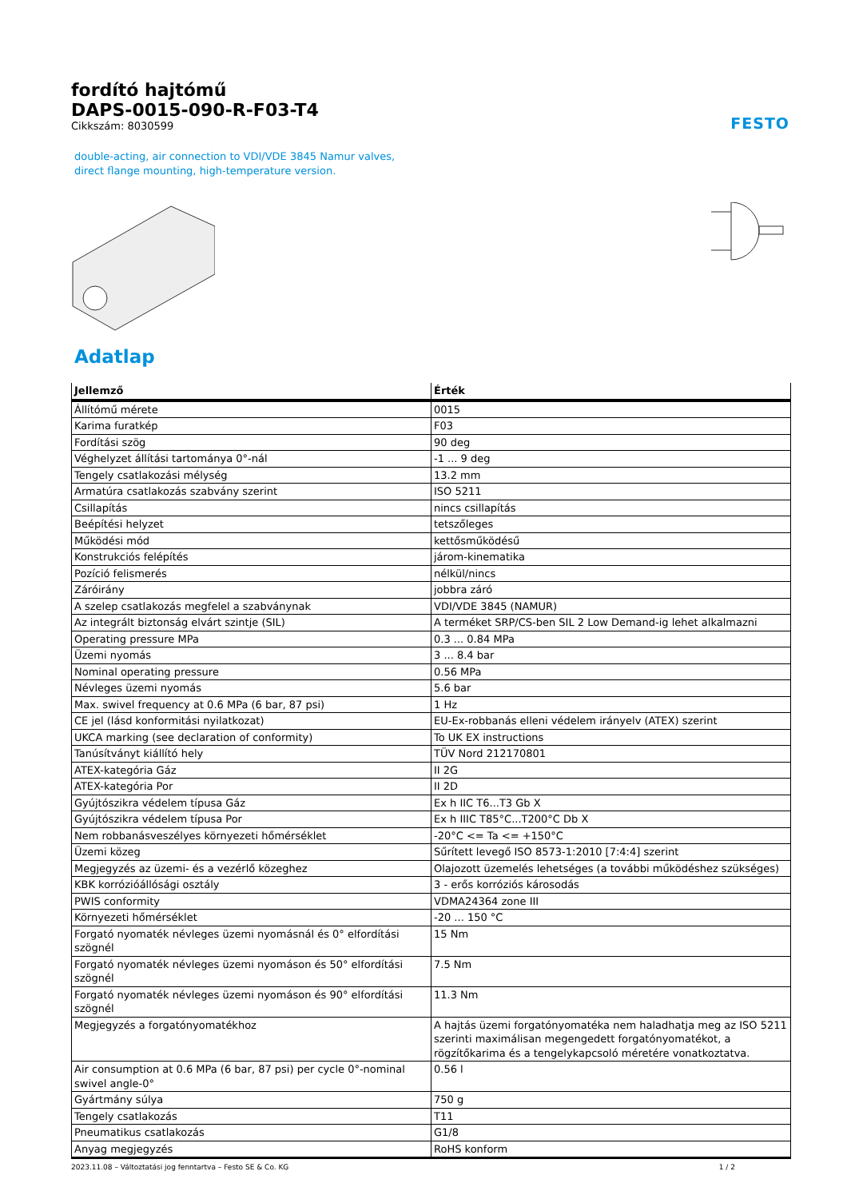fordító hajtómű
DAPS-0015-090-R-F03-T4
Cikkszám: 8030599
FESTO
double-acting, air connection to VDI/VDE 3845 Namur valves, direct flange mounting, high-temperature version.
Adatlap
| Jellemző | Érték |
| --- | --- |
| Állítómű mérete | 0015 |
| Karima furatkép | F03 |
| Fordítási szög | 90 deg |
| Véghelyzet állítási tartománya 0°-nál | -1 ... 9 deg |
| Tengely csatlakozási mélység | 13.2 mm |
| Armatúra csatlakozás szabvány szerint | ISO 5211 |
| Csillapítás | nincs csillapítás |
| Beépítési helyzet | tetszőleges |
| Működési mód | kettősműködésű |
| Konstrukciós felépítés | járom-kinematika |
| Pozíció felismerés | nélkül/nincs |
| Záróirány | jobbra záró |
| A szelep csatlakozás megfelel a szabványnak | VDI/VDE 3845 (NAMUR) |
| Az integrált biztonság elvárt szintje (SIL) | A terméket SRP/CS-ben SIL 2 Low Demand-ig lehet alkalmazni |
| Operating pressure MPa | 0.3 ... 0.84 MPa |
| Üzemi nyomás | 3 ... 8.4 bar |
| Nominal operating pressure | 0.56 MPa |
| Névleges üzemi nyomás | 5.6 bar |
| Max. swivel frequency at 0.6 MPa (6 bar, 87 psi) | 1 Hz |
| CE jel (lásd konformitási nyilatkozat) | EU-Ex-robbanás elleni védelem irányelv (ATEX) szerint |
| UKCA marking (see declaration of conformity) | To UK EX instructions |
| Tanúsítványt kiállító hely | TÜV Nord 212170801 |
| ATEX-kategória Gáz | II 2G |
| ATEX-kategória Por | II 2D |
| Gyújtószikra védelem típusa Gáz | Ex h IIC T6...T3 Gb X |
| Gyújtószikra védelem típusa Por | Ex h IIIC T85°C...T200°C Db X |
| Nem robbanásveszélyes környezeti hőmérséklet | -20°C <= Ta <= +150°C |
| Üzemi közeg | Sűrített levegő ISO 8573-1:2010 [7:4:4] szerint |
| Megjegyzés az üzemi- és a vezérlő közeghez | Olajozott üzemelés lehetséges (a további működéshez szükséges) |
| KBK korrózióállósági osztály | 3 - erős korróziós károsodás |
| PWIS conformity | VDMA24364 zone III |
| Környezeti hőmérséklet | -20 ... 150 °C |
| Forgató nyomaték névleges üzemi nyomásnál és 0° elfordítási szögnél | 15 Nm |
| Forgató nyomaték névleges üzemi nyomáson és 50° elfordítási szögnél | 7.5 Nm |
| Forgató nyomaték névleges üzemi nyomáson és 90° elfordítási szögnél | 11.3 Nm |
| Megjegyzés a forgatónyomatékhoz | A hajtás üzemi forgatónyomatéka nem haladhatja meg az ISO 5211 szerinti maximálisan megengedett forgatónyomatékot, a rögzítőkarima és a tengelykapcsoló méretére vonatkoztatva. |
| Air consumption at 0.6 MPa (6 bar, 87 psi) per cycle 0°-nominal swivel angle-0° | 0.56 l |
| Gyártmány súlya | 750 g |
| Tengely csatlakozás | T11 |
| Pneumatikus csatlakozás | G1/8 |
| Anyag megjegyzés | RoHS konform |
2023.11.08 – Változtatási jog fenntartva – Festo SE & Co. KG 1 / 2